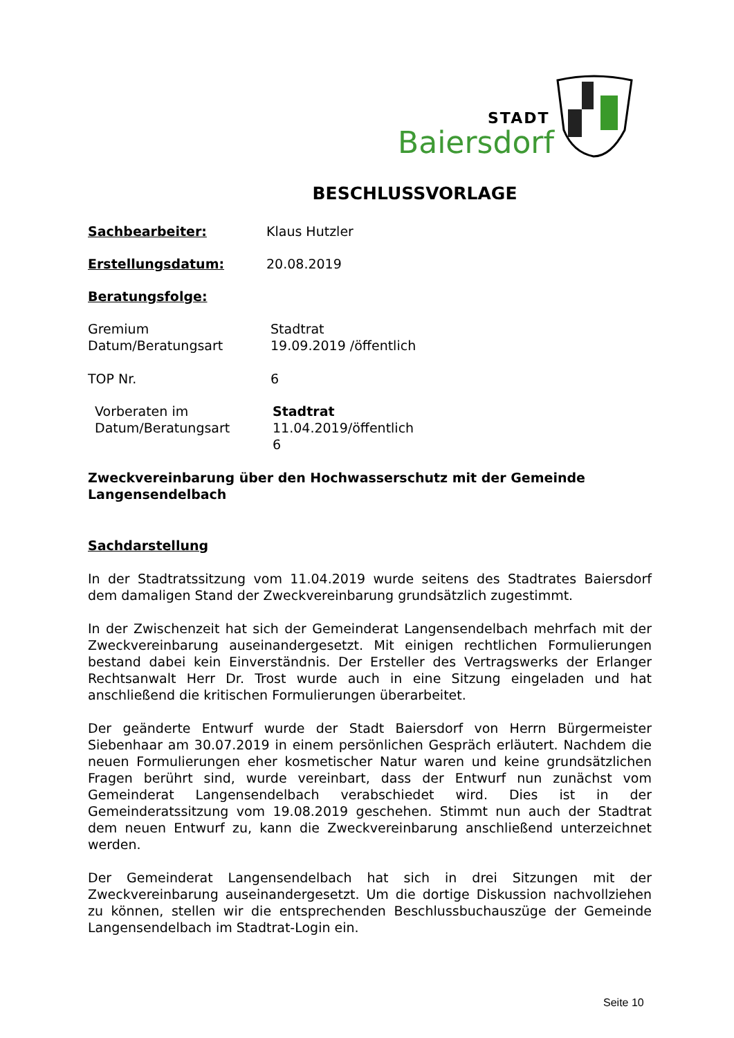STADT
Baiersdorf
BESCHLUSSVORLAGE
Sachbearbeiter: Klaus Hutzler
Erstellungsdatum: 20.08.2019
Beratungsfolge:
Gremium
Datum/Beratungsart
Stadtrat
19.09.2019 /öffentlich
TOP Nr. 6
Vorberaten im
Datum/Beratungsart
Stadtrat
11.04.2019/öffentlich
6
Zweckvereinbarung über den Hochwasserschutz mit der Gemeinde Langensendelbach
Sachdarstellung
In der Stadtratssitzung vom 11.04.2019 wurde seitens des Stadtrates Baiersdorf dem damaligen Stand der Zweckvereinbarung grundsätzlich zugestimmt.
In der Zwischenzeit hat sich der Gemeinderat Langensendelbach mehrfach mit der Zweckvereinbarung auseinandergesetzt. Mit einigen rechtlichen Formulierungen bestand dabei kein Einverständnis. Der Ersteller des Vertragswerks der Erlanger Rechtsanwalt Herr Dr. Trost wurde auch in eine Sitzung eingeladen und hat anschließend die kritischen Formulierungen überarbeitet.
Der geänderte Entwurf wurde der Stadt Baiersdorf von Herrn Bürgermeister Siebenhaar am 30.07.2019 in einem persönlichen Gespräch erläutert. Nachdem die neuen Formulierungen eher kosmetischer Natur waren und keine grundsätzlichen Fragen berührt sind, wurde vereinbart, dass der Entwurf nun zunächst vom Gemeinderat Langensendelbach verabschiedet wird. Dies ist in der Gemeinderatssitzung vom 19.08.2019 geschehen. Stimmt nun auch der Stadtrat dem neuen Entwurf zu, kann die Zweckvereinbarung anschließend unterzeichnet werden.
Der Gemeinderat Langensendelbach hat sich in drei Sitzungen mit der Zweckvereinbarung auseinandergesetzt. Um die dortige Diskussion nachvollziehen zu können, stellen wir die entsprechenden Beschlussbuchauszüge der Gemeinde Langensendelbach im Stadtrat-Login ein.
Seite 10